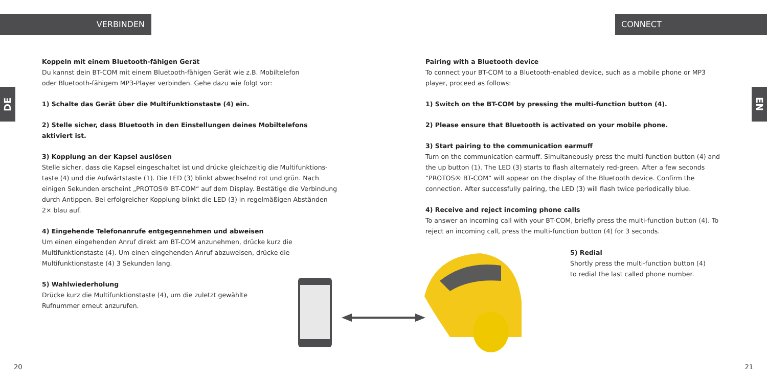VERBINDEN CONNECT
DE
EN
Koppeln mit einem Bluetooth-fähigen Gerät
Du kannst dein BT-COM mit einem Bluetooth-fähigen Gerät wie z.B. Mobiltelefon
oder Bluetooth-fähigem MP3-Player verbinden. Gehe dazu wie folgt vor:
1) Schalte das Gerät über die Multifunktionstaste (4) ein.
2) Stelle sicher, dass Bluetooth in den Einstellungen deines Mobiltelefons aktiviert ist.
3) Kopplung an der Kapsel auslösen
Stelle sicher, dass die Kapsel eingeschaltet ist und drücke gleichzeitig die Multifunktions-taste (4) und die Aufwärtstaste (1). Die LED (3) blinkt abwechselnd rot und grün. Nach einigen Sekunden erscheint „PROTOS® BT-COM“ auf dem Display. Bestätige die Verbindung durch Antippen. Bei erfolgreicher Kopplung blinkt die LED (3) in regelmäßigen Abständen 2× blau auf.
4) Eingehende Telefonanrufe entgegennehmen und abweisen
Um einen eingehenden Anruf direkt am BT-COM anzunehmen, drücke kurz die Multifunktionstaste (4). Um einen eingehenden Anruf abzuweisen, drücke die Multifunktionstaste (4) 3 Sekunden lang.
5) Wahlwiederholung
Drücke kurz die Multifunktionstaste (4), um die zuletzt gewählte
Rufnummer erneut anzurufen.
Pairing with a Bluetooth device
To connect your BT-COM to a Bluetooth-enabled device, such as a mobile phone or MP3 player, proceed as follows:
1) Switch on the BT-COM by pressing the multi-function button (4).
2) Please ensure that Bluetooth is activated on your mobile phone.
3) Start pairing to the communication earmuff
Turn on the communication earmuff. Simultaneously press the multi-function button (4) and the up button (1). The LED (3) starts to flash alternately red-green. After a few seconds “PROTOS® BT-COM” will appear on the display of the Bluetooth device. Confirm the connection. After successfully pairing, the LED (3) will flash twice periodically blue.
4) Receive and reject incoming phone calls
To answer an incoming call with your BT-COM, briefly press the multi-function button (4). To reject an incoming call, press the multi-function button (4) for 3 seconds.
5) Redial
Shortly press the multi-function button (4)
to redial the last called phone number.
20 21